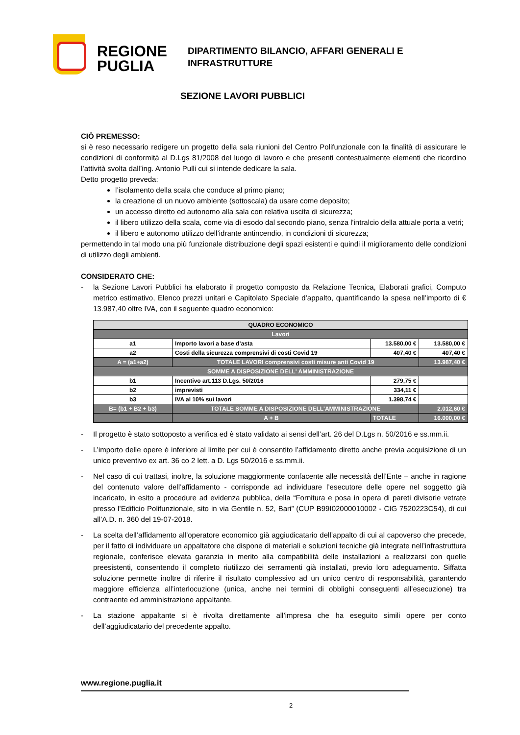REGIONE
PUGLIA
DIPARTIMENTO BILANCIO, AFFARI GENERALI E
INFRASTRUTTURE
SEZIONE LAVORI PUBBLICI
CIÒ PREMESSO:
si è reso necessario redigere un progetto della sala riunioni del Centro Polifunzionale con la finalità di assicurare le condizioni di conformità al D.Lgs 81/2008 del luogo di lavoro e che presenti contestualmente elementi che ricordino l’attività svolta dall’ing. Antonio Pulli cui si intende dedicare la sala.
Detto progetto preveda:
l’isolamento della scala che conduce al primo piano;
la creazione di un nuovo ambiente (sottoscala) da usare come deposito;
un accesso diretto ed autonomo alla sala con relativa uscita di sicurezza;
il libero utilizzo della scala, come via di esodo dal secondo piano, senza l'intralcio della attuale porta a vetri;
il libero e autonomo utilizzo dell’idrante antincendio, in condizioni di sicurezza;
permettendo in tal modo una più funzionale distribuzione degli spazi esistenti e quindi il miglioramento delle condizioni di utilizzo degli ambienti.
CONSIDERATO CHE:
- la Sezione Lavori Pubblici ha elaborato il progetto composto da Relazione Tecnica, Elaborati grafici, Computo metrico estimativo, Elenco prezzi unitari e Capitolato Speciale d’appalto, quantificando la spesa nell’importo di € 13.987,40 oltre IVA, con il seguente quadro economico:
| QUADRO ECONOMICO | | | |
| Lavori | | | |
| a1 | Importo lavori a base d’asta | 13.580,00 € | 13.580,00 € |
| a2 | Costi della sicurezza comprensivi di costi Covid 19 | 407,40 € | 407,40 € |
| A = (a1+a2) | TOTALE LAVORI comprensivi costi misure anti Covid 19 | | 13.987,40 € |
| SOMME A DISPOSIZIONE DELL' AMMINISTRAZIONE | | | |
| b1 | Incentivo art.113 D.Lgs. 50/2016 | 279,75 € | |
| b2 | imprevisti | 334,11 € | |
| b3 | IVA al 10% sui lavori | 1.398,74 € | |
| B= (b1 + B2 + b3) | TOTALE SOMME A DISPOSIZIONE DELL'AMMINISTRAZIONE | | 2.012,60 € |
| | A + B | TOTALE | 16.000,00 € |
- Il progetto è stato sottoposto a verifica ed è stato validato ai sensi dell’art. 26 del D.Lgs n. 50/2016 e ss.mm.ii.
- L’importo delle opere è inferiore al limite per cui è consentito l’affidamento diretto anche previa acquisizione di un unico preventivo ex art. 36 co 2 lett. a D. Lgs 50/2016 e ss.mm.ii.
- Nel caso di cui trattasi, inoltre, la soluzione maggiormente confacente alle necessità dell’Ente – anche in ragione del contenuto valore dell’affidamento - corrisponde ad individuare l’esecutore delle opere nel soggetto già incaricato, in esito a procedure ad evidenza pubblica, della “Fornitura e posa in opera di pareti divisorie vetrate presso l’Edificio Polifunzionale, sito in via Gentile n. 52, Bari” (CUP B99I02000010002 - CIG 7520223C54), di cui all’A.D. n. 360 del 19-07-2018.
- La scelta dell’affidamento all’operatore economico già aggiudicatario dell’appalto di cui al capoverso che precede, per il fatto di individuare un appaltatore che dispone di materiali e soluzioni tecniche già integrate nell’infrastruttura regionale, conferisce elevata garanzia in merito alla compatibilità delle installazioni a realizzarsi con quelle preesistenti, consentendo il completo riutilizzo dei serramenti già installati, previo loro adeguamento. Siffatta soluzione permette inoltre di riferire il risultato complessivo ad un unico centro di responsabilità, garantendo maggiore efficienza all’interlocuzione (unica, anche nei termini di obblighi conseguenti all’esecuzione) tra contraente ed amministrazione appaltante.
- La stazione appaltante si è rivolta direttamente all’impresa che ha eseguito simili opere per conto dell’aggiudicatario del precedente appalto.
www.regione.puglia.it
2